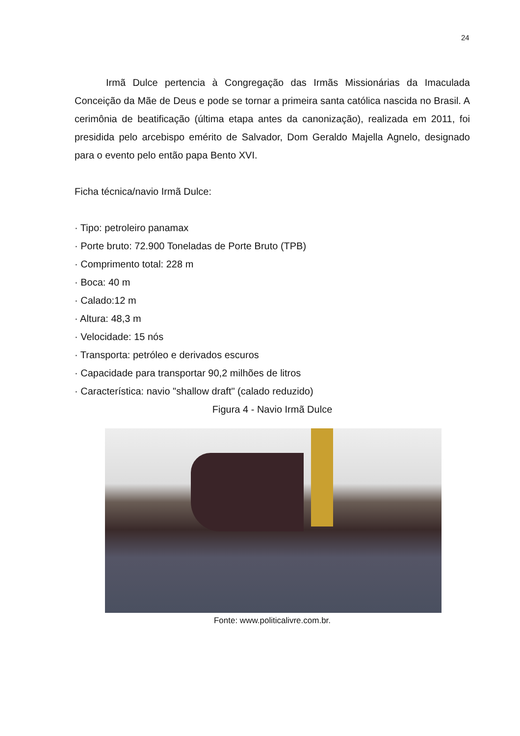24
Irmã Dulce pertencia à Congregação das Irmãs Missionárias da Imaculada Conceição da Mãe de Deus e pode se tornar a primeira santa católica nascida no Brasil. A cerimônia de beatificação (última etapa antes da canonização), realizada em 2011, foi presidida pelo arcebispo emérito de Salvador, Dom Geraldo Majella Agnelo, designado para o evento pelo então papa Bento XVI.
Ficha técnica/navio Irmã Dulce:
· Tipo: petroleiro panamax
· Porte bruto: 72.900 Toneladas de Porte Bruto (TPB)
· Comprimento total: 228 m
· Boca: 40 m
· Calado:12 m
· Altura: 48,3 m
· Velocidade: 15 nós
· Transporta: petróleo e derivados escuros
· Capacidade para transportar 90,2 milhões de litros
· Característica: navio "shallow draft" (calado reduzido)
Figura 4 - Navio Irmã Dulce
Fonte: www.politicalivre.com.br.